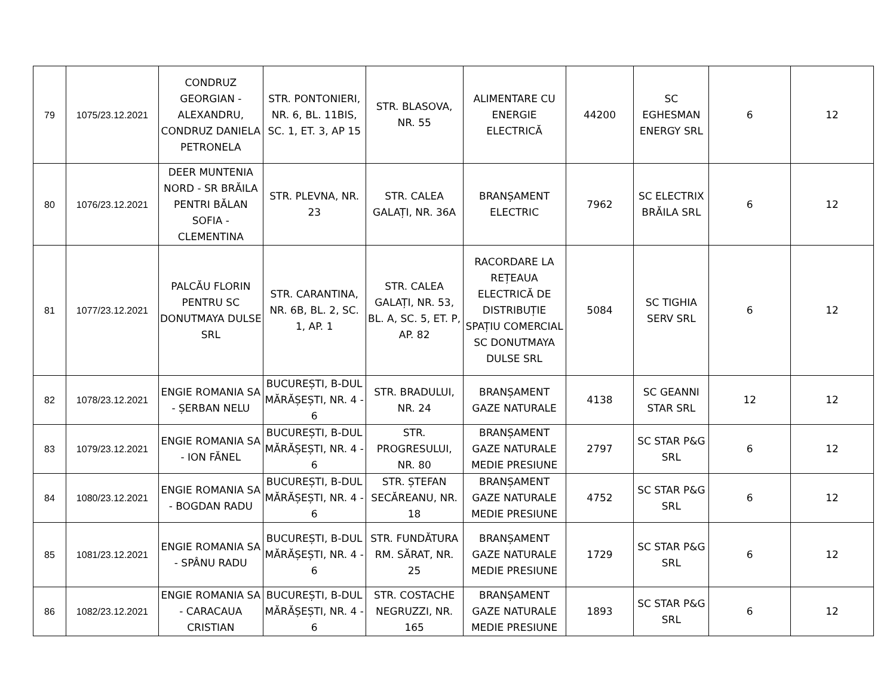| 79 | 1075/23.12.2021 | CONDRUZ GEORGIAN - ALEXANDRU, CONDRUZ DANIELA PETRONELA | STR. PONTONIERI, NR. 6, BL. 11BIS, SC. 1, ET. 3, AP 15 | STR. BLASOVA, NR. 55 | ALIMENTARE CU ENERGIE ELECTRICĂ | 44200 | SC EGHESMAN ENERGY SRL | 6 | 12 |
| 80 | 1076/23.12.2021 | DEER MUNTENIA NORD - SR BRĂILA PENTRI BĂLAN SOFIA - CLEMENTINA | STR. PLEVNA, NR. 23 | STR. CALEA GALAȚI, NR. 36A | BRANȘAMENT ELECTRIC | 7962 | SC ELECTRIX BRĂILA SRL | 6 | 12 |
| 81 | 1077/23.12.2021 | PALCĂU FLORIN PENTRU SC DONUTMAYA DULSE SRL | STR. CARANTINA, NR. 6B, BL. 2, SC. 1, AP. 1 | STR. CALEA GALAȚI, NR. 53, BL. A, SC. 5, ET. P, AP. 82 | RACORDARE LA REȚEAUA ELECTRICĂ DE DISTRIBUȚIE SPAȚIU COMERCIAL SC DONUTMAYA DULSE SRL | 5084 | SC TIGHIA SERV SRL | 6 | 12 |
| 82 | 1078/23.12.2021 | ENGIE ROMANIA SA - ȘERBAN NELU | BUCUREȘTI, B-DUL MĂRĂȘEȘTI, NR. 4 - 6 | STR. BRADULUI, NR. 24 | BRANȘAMENT GAZE NATURALE | 4138 | SC GEANNI STAR SRL | 12 | 12 |
| 83 | 1079/23.12.2021 | ENGIE ROMANIA SA - ION FĂNEL | BUCUREȘTI, B-DUL MĂRĂȘEȘTI, NR. 4 - 6 | STR. PROGRESULUI, NR. 80 | BRANȘAMENT GAZE NATURALE MEDIE PRESIUNE | 2797 | SC STAR P&G SRL | 6 | 12 |
| 84 | 1080/23.12.2021 | ENGIE ROMANIA SA - BOGDAN RADU | BUCUREȘTI, B-DUL MĂRĂȘEȘTI, NR. 4 - 6 | STR. ȘTEFAN SECĂREANU, NR. 18 | BRANȘAMENT GAZE NATURALE MEDIE PRESIUNE | 4752 | SC STAR P&G SRL | 6 | 12 |
| 85 | 1081/23.12.2021 | ENGIE ROMANIA SA - SPÂNU RADU | BUCUREȘTI, B-DUL MĂRĂȘEȘTI, NR. 4 - 6 | STR. FUNDĂTURA RM. SĂRAT, NR. 25 | BRANȘAMENT GAZE NATURALE MEDIE PRESIUNE | 1729 | SC STAR P&G SRL | 6 | 12 |
| 86 | 1082/23.12.2021 | ENGIE ROMANIA SA - CARACAUA CRISTIAN | BUCUREȘTI, B-DUL MĂRĂȘEȘTI, NR. 4 - 6 | STR. COSTACHE NEGRUZZI, NR. 165 | BRANȘAMENT GAZE NATURALE MEDIE PRESIUNE | 1893 | SC STAR P&G SRL | 6 | 12 |